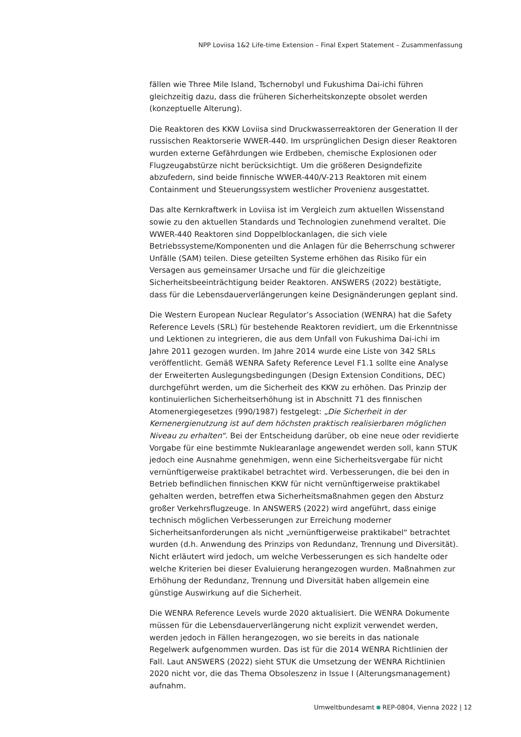NPP Loviisa 1&2 Life-time Extension – Final Expert Statement – Zusammenfassung
fällen wie Three Mile Island, Tschernobyl und Fukushima Dai-ichi führen gleichzeitig dazu, dass die früheren Sicherheitskonzepte obsolet werden (konzeptuelle Alterung).
Die Reaktoren des KKW Loviisa sind Druckwasserreaktoren der Generation II der russischen Reaktorserie WWER-440. Im ursprünglichen Design dieser Reaktoren wurden externe Gefährdungen wie Erdbeben, chemische Explosionen oder Flugzeugabstürze nicht berücksichtigt. Um die größeren Designdefizite abzufedern, sind beide finnische WWER-440/V-213 Reaktoren mit einem Containment und Steuerungssystem westlicher Provenienz ausgestattet.
Das alte Kernkraftwerk in Loviisa ist im Vergleich zum aktuellen Wissenstand sowie zu den aktuellen Standards und Technologien zunehmend veraltet. Die WWER-440 Reaktoren sind Doppelblockanlagen, die sich viele Betriebssysteme/Komponenten und die Anlagen für die Beherrschung schwerer Unfälle (SAM) teilen. Diese geteilten Systeme erhöhen das Risiko für ein Versagen aus gemeinsamer Ursache und für die gleichzeitige Sicherheitsbeeinträchtigung beider Reaktoren. ANSWERS (2022) bestätigte, dass für die Lebensdauerverlängerungen keine Designänderungen geplant sind.
Die Western European Nuclear Regulator’s Association (WENRA) hat die Safety Reference Levels (SRL) für bestehende Reaktoren revidiert, um die Erkenntnisse und Lektionen zu integrieren, die aus dem Unfall von Fukushima Dai-ichi im Jahre 2011 gezogen wurden. Im Jahre 2014 wurde eine Liste von 342 SRLs veröffentlicht. Gemäß WENRA Safety Reference Level F1.1 sollte eine Analyse der Erweiterten Auslegungsbedingungen (Design Extension Conditions, DEC) durchgeführt werden, um die Sicherheit des KKW zu erhöhen. Das Prinzip der kontinuierlichen Sicherheitserhöhung ist in Abschnitt 71 des finnischen Atomenergiegesetzes (990/1987) festgelegt: „Die Sicherheit in der Kernenergienutzung ist auf dem höchsten praktisch realisierbaren möglichen Niveau zu erhalten“. Bei der Entscheidung darüber, ob eine neue oder revidierte Vorgabe für eine bestimmte Nuklearanlage angewendet werden soll, kann STUK jedoch eine Ausnahme genehmigen, wenn eine Sicherheitsvergabe für nicht vernünftigerweise praktikabel betrachtet wird. Verbesserungen, die bei den in Betrieb befindlichen finnischen KKW für nicht vernünftigerweise praktikabel gehalten werden, betreffen etwa Sicherheitsmaßnahmen gegen den Absturz großer Verkehrsflugzeuge. In ANSWERS (2022) wird angeführt, dass einige technisch möglichen Verbesserungen zur Erreichung moderner Sicherheitsanforderungen als nicht „vernünftigerweise praktikabel“ betrachtet wurden (d.h. Anwendung des Prinzips von Redundanz, Trennung und Diversität). Nicht erläutert wird jedoch, um welche Verbesserungen es sich handelte oder welche Kriterien bei dieser Evaluierung herangezogen wurden. Maßnahmen zur Erhöhung der Redundanz, Trennung und Diversität haben allgemein eine günstige Auswirkung auf die Sicherheit.
Die WENRA Reference Levels wurde 2020 aktualisiert. Die WENRA Dokumente müssen für die Lebensdauerverlängerung nicht explizit verwendet werden, werden jedoch in Fällen herangezogen, wo sie bereits in das nationale Regelwerk aufgenommen wurden. Das ist für die 2014 WENRA Richtlinien der Fall. Laut ANSWERS (2022) sieht STUK die Umsetzung der WENRA Richtlinien 2020 nicht vor, die das Thema Obsoleszenz in Issue I (Alterungsmanagement) aufnahm.
Umweltbundesamt REP-0804, Vienna 2022 | 12